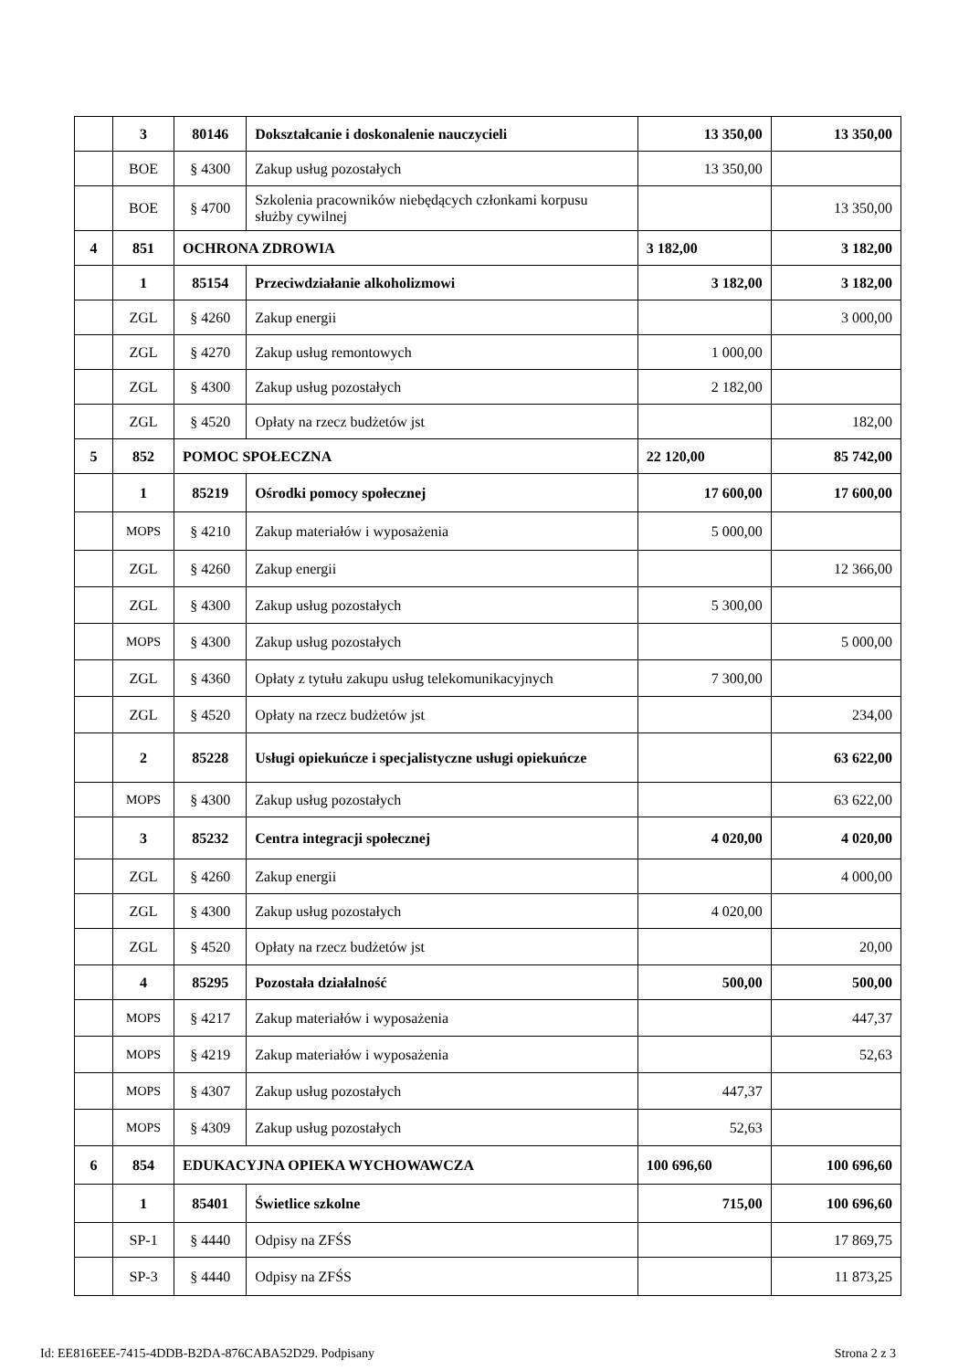| | 3 | 80146 | Dokształcanie i doskonalenie nauczycieli | 13 350,00 | 13 350,00 |
| | BOE | § 4300 | Zakup usług pozostałych | 13 350,00 | |
| | BOE | § 4700 | Szkolenia pracowników niebędących członkami korpusu służby cywilnej | | 13 350,00 |
| 4 | 851 | OCHRONA ZDROWIA | | 3 182,00 | 3 182,00 |
| | 1 | 85154 | Przeciwdziałanie alkoholizmowi | 3 182,00 | 3 182,00 |
| | ZGL | § 4260 | Zakup energii | | 3 000,00 |
| | ZGL | § 4270 | Zakup usług remontowych | 1 000,00 | |
| | ZGL | § 4300 | Zakup usług pozostałych | 2 182,00 | |
| | ZGL | § 4520 | Opłaty na rzecz budżetów jst | | 182,00 |
| 5 | 852 | POMOC SPOŁECZNA | | 22 120,00 | 85 742,00 |
| | 1 | 85219 | Ośrodki pomocy społecznej | 17 600,00 | 17 600,00 |
| | MOPS | § 4210 | Zakup materiałów i wyposażenia | 5 000,00 | |
| | ZGL | § 4260 | Zakup energii | | 12 366,00 |
| | ZGL | § 4300 | Zakup usług pozostałych | 5 300,00 | |
| | MOPS | § 4300 | Zakup usług pozostałych | | 5 000,00 |
| | ZGL | § 4360 | Opłaty z tytułu zakupu usług telekomunikacyjnych | 7 300,00 | |
| | ZGL | § 4520 | Opłaty na rzecz budżetów jst | | 234,00 |
| | 2 | 85228 | Usługi opiekuńcze i specjalistyczne usługi opiekuńcze | | 63 622,00 |
| | MOPS | § 4300 | Zakup usług pozostałych | | 63 622,00 |
| | 3 | 85232 | Centra integracji społecznej | 4 020,00 | 4 020,00 |
| | ZGL | § 4260 | Zakup energii | | 4 000,00 |
| | ZGL | § 4300 | Zakup usług pozostałych | 4 020,00 | |
| | ZGL | § 4520 | Opłaty na rzecz budżetów jst | | 20,00 |
| | 4 | 85295 | Pozostała działalność | 500,00 | 500,00 |
| | MOPS | § 4217 | Zakup materiałów i wyposażenia | | 447,37 |
| | MOPS | § 4219 | Zakup materiałów i wyposażenia | | 52,63 |
| | MOPS | § 4307 | Zakup usług pozostałych | 447,37 | |
| | MOPS | § 4309 | Zakup usług pozostałych | 52,63 | |
| 6 | 854 | EDUKACYJNA OPIEKA WYCHOWAWCZA | | 100 696,60 | 100 696,60 |
| | 1 | 85401 | Świetlice szkolne | 715,00 | 100 696,60 |
| | SP-1 | § 4440 | Odpisy na ZFŚS | | 17 869,75 |
| | SP-3 | § 4440 | Odpisy na ZFŚS | | 11 873,25 |
Id: EE816EEE-7415-4DDB-B2DA-876CABA52D29. Podpisany Strona 2 z 3